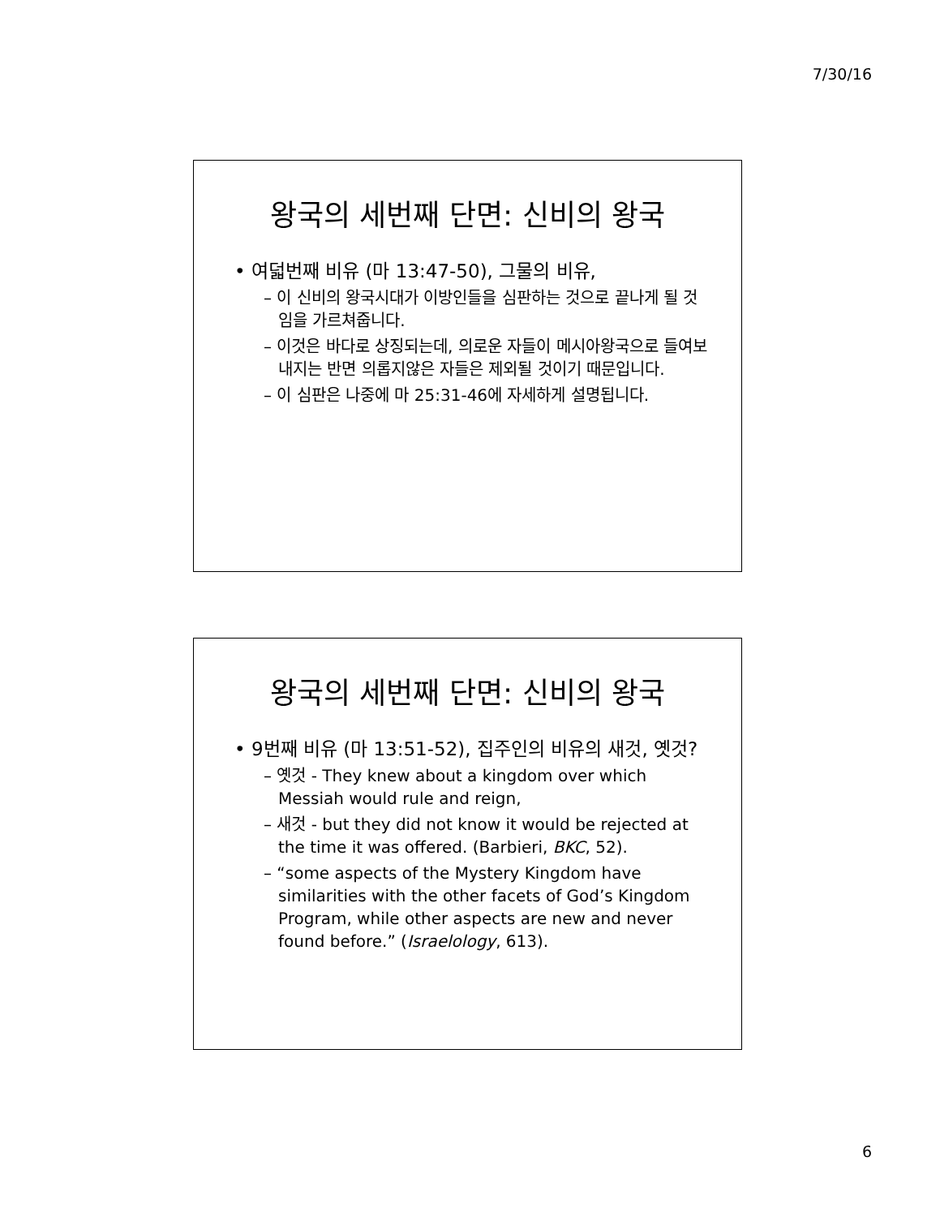7/30/16
왕국의 세번째 단면: 신비의 왕국
• 여덟번째 비유 (마 13:47-50), 그물의 비유,
– 이 신비의 왕국시대가 이방인들을 심판하는 것으로 끝나게 될 것임을 가르쳐줍니다.
– 이것은 바다로 상징되는데, 의로운 자들이 메시아왕국으로 들여보내지는 반면 의롭지않은 자들은 제외될 것이기 때문입니다.
– 이 심판은 나중에 마 25:31-46에 자세하게 설명됩니다.
왕국의 세번째 단면: 신비의 왕국
• 9번째 비유 (마 13:51-52), 집주인의 비유의 새것, 옛것?
– 옛것 - They knew about a kingdom over which Messiah would rule and reign,
– 새것 - but they did not know it would be rejected at the time it was offered. (Barbieri, BKC, 52).
– “some aspects of the Mystery Kingdom have similarities with the other facets of God’s Kingdom Program, while other aspects are new and never found before.” (Israelology, 613).
6